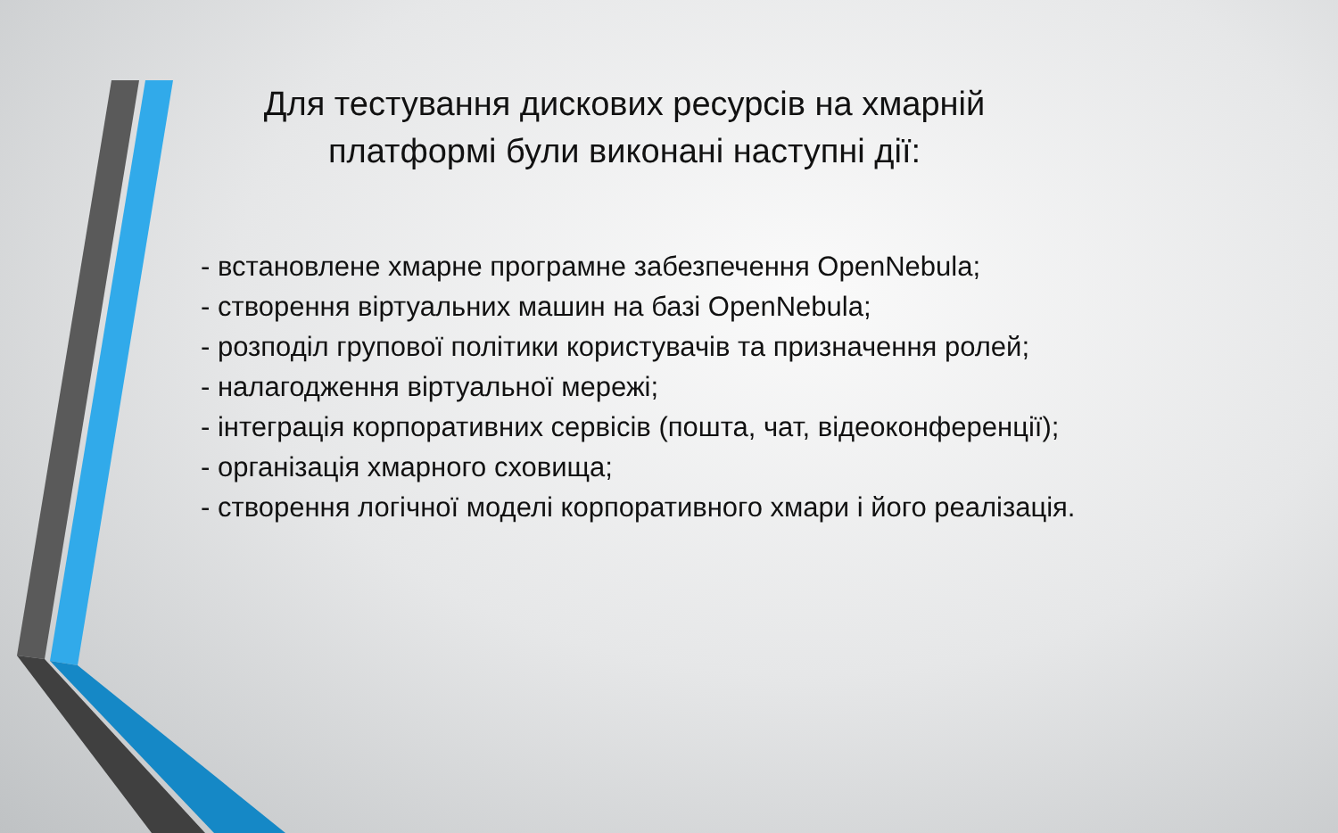Для тестування дискових ресурсів на хмарній платформі були виконані наступні дії:
- встановлене хмарне програмне забезпечення OpenNebula;
- створення віртуальних машин на базі OpenNebula;
- розподіл групової політики користувачів та призначення ролей;
- налагодження віртуальної мережі;
- інтеграція корпоративних сервісів (пошта, чат, відеоконференції);
- організація хмарного сховища;
- створення логічної моделі корпоративного хмари і його реалізація.